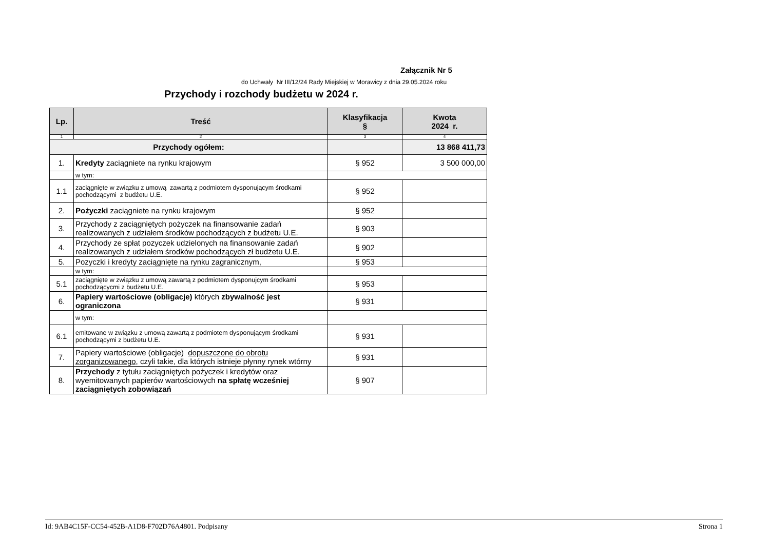Załącznik Nr 5
do Uchwały Nr III/12/24 Rady Miejskiej w Morawicy z dnia 29.05.2024 roku
Przychody i rozchody budżetu w 2024 r.
| Lp. | Treść | Klasyfikacja § | Kwota 2024 r. |
| --- | --- | --- | --- |
| 1 | 2 | 3 | 4 |
| Przychody ogółem: | | | 13 868 411,73 |
| 1. | Kredyty zaciągniete na rynku krajowym | § 952 | 3 500 000,00 |
| | w tym: | | |
| 1.1 | zaciągnięte w związku z umową zawartą z podmiotem dysponującym środkami pochodzącymi z budżetu U.E. | § 952 | |
| 2. | Pożyczki zaciągniete na rynku krajowym | § 952 | |
| 3. | Przychody z zaciągniętych pożyczek na finansowanie zadań realizowanych z udziałem środków pochodzących z budżetu U.E. | § 903 | |
| 4. | Przychody ze spłat pozyczek udzielonych na finansowanie zadań realizowanych z udziałem środków pochodzących zł budżetu U.E. | § 902 | |
| 5. | Pozyczki i kredyty zaciągnięte na rynku zagranicznym, | § 953 | |
| | w tym: | | |
| 5.1 | zaciągnięte w związku z umową zawartą z podmiotem dysponujcym środkami pochodzącycmi z budżetu U.E. | § 953 | |
| 6. | Papiery wartościowe (obligacje) których zbywalność jest ograniczona | § 931 | |
| | w tym: | | |
| 6.1 | emitowane w związku z umową zawartą z podmiotem dysponującym środkami pochodzącymi z budżetu U.E. | § 931 | |
| 7. | Papiery wartościowe (obligacje) dopuszczone do obrotu zorganizowanego, czyli takie, dla których istnieje płynny rynek wtórny | § 931 | |
| 8. | Przychody z tytułu zaciągniętych pożyczek i kredytów oraz wyemitowanych papierów wartościowych na spłatę wcześniej zaciągniętych zobowiązań | § 907 | |
Id: 9AB4C15F-CC54-452B-A1D8-F702D76A4801. Podpisany Strona 1